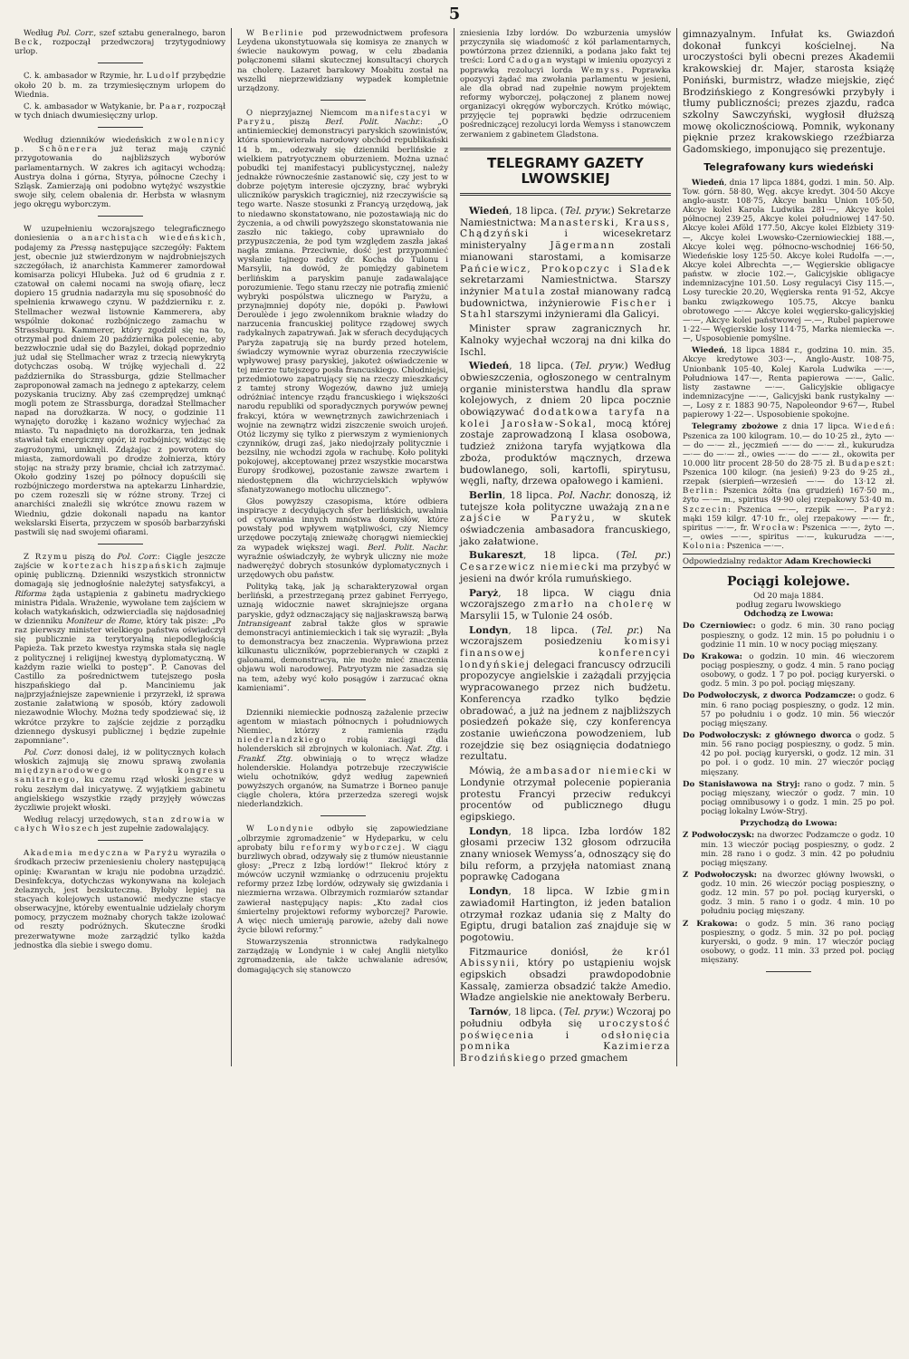5
Według Pol. Corr., szef sztabu generalnego, baron Beck, rozpoczął przedwczoraj trzytygodniowy urlop.
C. k. ambasador w Rzymie, hr. Ludolf przybędzie około 20 b. m. za trzymiesięcznym urlopem do Wiednia.
C. k. ambasador w Watykanie, br. Paar, rozpoczął w tych dniach dwumiesięczny urlop.
Według dzienników wiedeńskich zwolennicy p. Schönerera już teraz mają czynić przygotowania do najbliższych wyborów parlamentarnych. W zakres ich agitacyi wchodzą: Austrya dolna i górna, Styrya, północne Czechy i Szląsk. Zamierzają oni podobno wytężyć wszystkie swoje siły, celem obalenia dr. Herbsta w własnym jego okręgu wyborczym.
W uzupełnieniu wczorajszego telegraficznego doniesienia o anarchistach wiedeńskich, podajemy za Pressą następujące szczegóły: Faktem jest, obecnie już stwierdzonym w najdrobniejszych szczegółach, iż anarchista Kammerer zamordował komisarza policyi Hlubeka. Już od 6 grudnia z r. czatował on całemi nocami na swoją ofiarę, lecz dopiero 15 grudnia nadarzyła mu się sposobność do spełnienia krwawego czynu. W październiku r. z. Stellmacher wezwał listownie Kammerera, aby wspólnie dokonać rozbójniczego zamachu w Strassburgu. Kammerer, który zgodził się na to, otrzymał pod dniem 20 października polecenie, aby bezzwłocznie udał się do Bazylei, dokąd poprzednio już udał się Stellmacher wraz z trzecią niewykrytą dotychczas osobą. W trójkę wyjechali d. 22 października do Strassburga, gdzie Stellmacher zaproponował zamach na jednego z aptekarzy, celem pozyskania trucizny. Aby zaś czemprędzej umknąć mogli potem ze Strassburga, doradzał Stellmacher napad na dorożkarza. W nocy, o godzinie 11 wynajęto dorożkę i kazano woźnicy wyjechać za miasto. Tu napadnięto na dorożkarza, ten jednak stawiał tak energiczny opór, iż rozbójnicy, widząc się zagrożonymi, umknęli. Zdążając z powrotem do miasta, zamordowali po drodze żołnierza, który stojąc na straży przy bramie, chciał ich zatrzymać. Około godziny 1szej po północy dopuścili się rozbójniczego morderstwa na aptekarzu Linhardzie, po czem rozeszli się w różne strony. Trzej ci anarchiści znaleźli się wkrótce znowu razem w Wiedniu, gdzie dokonali napadu na kantor wekslarski Eiserta, przyczem w sposób barbarzyński pastwili się nad swojemi ofiarami.
Z Rzymu piszą do Pol. Corr.: Ciągle jeszcze zajście w kortezach hiszpańskich zajmuje opinię publiczną. Dzienniki wszystkich stronnictw domagają się jednogłośnie należytej satysfakcyi, a Riforma żąda ustąpienia z gabinetu madryckiego ministra Pidala. Wrażenie, wywołane tem zajściem w kołach watykańskich, odzwierciadla się najdosadniej w dzienniku Moniteur de Rome, który tak pisze: „Po raz pierwszy minister wielkiego państwa oświadczył się publicznie za terytoryalną niepodległością Papieża. Tak przeto kwestya rzymska stała się nagle z politycznej i religijnej kwestyą dyplomatyczną. W każdym razie wielki to postęp“. P. Canovas del Castillo za pośrednictwem tutejszego posła hiszpańskiego dał p. Manciniemu jak najprzyjaźniejsze zapewnienie i przyrzekł, iż sprawa zostanie załatwioną w sposób, który zadowoli niezawodnie Włochy. Można tedy spodziewać się, iż wkrótce przykre to zajście zejdzie z porządku dziennego dyskusyi publicznej i będzie zupełnie zapomniane“.
Pol. Corr. donosi dalej, iż w politycznych kołach włoskich zajmują się znowu sprawą zwołania międzynarodowego kongresu sanitarnego, ku czemu rząd włoski jeszcze w roku zeszłym dał inicyatywę. Z wyjątkiem gabinetu angielskiego wszystkie rządy przyjęły wówczas życzliwie projekt włoski.
Według relacyj urzędowych, stan zdrowia w całych Włoszech jest zupełnie zadowalający.
Akademia medyczna w Paryżu wyraziła o środkach przeciw przeniesieniu cholery następującą opinię: Kwarantan w kraju nie podobna urządzić. Desinfekcya, dotychczas wykonywana na kolejach żelaznych, jest bezskuteczną. Byłoby lepiej na stacyach kolejowych ustanowić medyczne stacye obserwacyjne, któreby ewentualnie udzielały chorym pomocy, przyczem możnaby chorych także izolować od reszty podróżnych. Skuteczne środki prezerwatywne może zarządzić tylko każda jednostka dla siebie i swego domu.
W Berlinie pod przewodnictwem profesora Leydena ukonstytuowała się komisya ze znanych w świecie naukowym powag, w celu zbadania połączonemi siłami skutecznej konsultacyi chorych na cholerę. Lazaret barakowy Moabitu został na wszelki nieprzewidziany wypadek kompletnie urządzony.
O nieprzyjaznej Niemcom manifestacyi w Paryżu, piszą Berl. Polit. Nachr.: „O antiniemieckiej demonstracyi paryskich szowinistów, która sponiewierała narodowy obchód republikański 14 b. m., odezwały się dzienniki berlińskie z wielkiem patryotycznem oburzeniem. Można uznać pobudki tej manifestacyi publicystycznej, należy jednakże równocześnie zastanowić się, czy jest to w dobrze pojętym interesie ojczyzny, brać wybryki uliczników paryskich tragiczniej, niż rzeczywiście są tego warte. Nasze stosunki z Francyą urzędową, jak to niedawno skonstatowano, nie pozostawiają nic do życzenia, a od chwili powyższego skonstatowania nie zaszło nic takiego, coby uprawniało do przypuszczenia, że pod tym względem zaszła jakaś nagła zmiana. Przeciwnie, dość jest przypomnieć wysłanie tajnego radcy dr. Kocha do Tulonu i Marsylii, na dowód, że pomiędzy gabinetem berlińskim a paryskim panuje zadawalające porozumienie. Tego stanu rzeczy nie potrafią zmienić wybryki pospólstwa ulicznego w Paryżu, a przynajmniej dopóty nie, dopóki p. Pawłowi Deroulède i jego zwolennikom braknie władzy do narzucenia francuskiej polityce rządowej swych radykalnych zapatrywań. Jak w sferach decydujących Paryża zapatrują się na burdy przed hotelem, świadczy wymownie wyraz oburzenia rzeczywiście wpływowej prasy paryskiej, jakoteż oświadczenie w tej mierze tutejszego posła francuskiego. Chłodniejsi, przedmiotowo zapatrujący się na rzeczy mieszkańcy z tamtej strony Wogezów, dawno już umieją odróżniać intencye rządu francuskiego i większości narodu republiki od sporadycznych porywów pewnej frakcyi, która w wewnętrznych zawichrzeniach i wojnie na zewnątrz widzi ziszczenie swoich urojeń. Otóż liczymy się tylko z pierwszym z wymienionych czynników, drugi zaś, jako niedojrzały politycznie i bezsilny, nie wchodzi zgoła w rachubę. Koło polityki pokojowej, akceptowanej przez wszystkie mocarstwa Europy środkowej, pozostanie zawsze zwartem i niedostępnem dla wichrzycielskich wpływów sfanatyzowanego motłochu ulicznego“.
Głos powyższy czasopisma, które odbiera inspiracye z decydujących sfer berlińskich, uwalnia od cytowania innych mnóstwa domysłów, które powstały pod wpływem wątpliwości, czy Niemcy urzędowe poczytają znieważę chorągwi niemieckiej za wypadek większej wagi. Berl. Polit. Nachr. wyraźnie oświadczyły, że wybryk uliczny nie może nadwerężyć dobrych stosunków dyplomatycznych i urzędowych obu państw.
Polityką taką, jak ją scharakteryzował organ berliński, a przestrzeganą przez gabinet Ferryego, uznają widocznie nawet skrajniejsze organa paryskie, gdyż odznaczający się najjaskrawszą barwą Intransigeant zabrał także głos w sprawie demonstracyi antiniemieckich i tak się wyraził: „Była to demonstracya bez znaczenia. Wyprawiona przez kilkunastu uliczników, poprzebieranych w czapki z galonami, demonstracya, nie może mieć znaczenia objawu woli narodowej. Patryotyzm nie zasadza się na tem, ażeby wyć koło posągów i zarzucać okna kamieniami“.
Dzienniki niemieckie podnoszą zażalenie przeciw agentom w miastach północnych i południowych Niemiec, którzy z ramienia rządu niederlandzkiego robią zaciągi dla holenderskich sił zbrojnych w koloniach. Nat. Ztg. i Frankf. Ztg. obwiniają o to wręcz władze holenderskie. Holandya potrzebuje rzeczywiście wielu ochotników, gdyż według zapewnień powyższych organów, na Sumatrze i Borneo panuje ciągle cholera, która przerzedza szeregi wojsk niederlandzkich.
W Londynie odbyło się zapowiedziane „olbrzymie zgromadzenie“ w Hydeparku, w celu aprobaty bilu reformy wyborczej. W ciągu burzliwych obrad, odzywały się z tłumów nieustannie głosy: „Precz z Izbą lordów!“ Ilekroć który z mówców uczynił wzmiankę o odrzuceniu projektu reformy przez Izbę lordów, odzywały się gwizdania i niezmierna wrzawa. Olbrzymich rozmiarów sztandar zawierał następujący napis: „Kto zadał cios śmiertelny projektowi reformy wyborczej? Parowie. A więc niech umierają parowie, ażeby dali nowe życie bilowi reformy.“
Stowarzyszenia stronnictwa radykalnego zarządzają w Londynie i w całej Anglii nietylko zgromadzenia, ale także uchwalanie adresów, domagających się stanowczo
zniesienia Izby lordów. Do wzburzenia umysłów przyczyniła się wiadomość z kół parlamentarnych, powtórzona przez dzienniki, a podana jako fakt tej treści: Lord Cadogan wystąpi w imieniu opozycyi z poprawką rezolucyi lorda Wemyss. Poprawka opozycyi żądać ma zwołania parlamentu w jesieni, ale dla obrad nad zupełnie nowym projektem reformy wyborczej, połączonej z planem nowej organizacyi okręgów wyborczych. Krótko mówiąc, przyjęcie tej poprawki będzie odrzuceniem pośredniczącej rezolucyi lorda Wemyss i stanowczem zerwaniem z gabinetem Gladstona.
TELEGRAMY GAZETY LWOWSKIEJ
Wiedeń, 18 lipca. (Tel. pryw.) Sekretarze Namiestnictwa: Manasterski, Krauss, Chądzyński i wicesekretarz ministeryalny Jägermann zostali mianowani starostami, a komisarze Pańciewicz, Prokopczyc i Sladek sekretarzami Namiestnictwa. Starszy inżynier Matula został mianowany radcą budownictwa, inżynierowie Fischer i Stahl starszymi inżynierami dla Galicyi.
Minister spraw zagranicznych hr. Kalnoky wyjechał wczoraj na dni kilka do Ischl.
Wiedeń, 18 lipca. (Tel. pryw.) Według obwieszczenia, ogłoszonego w centralnym organie ministerstwa handlu dla spraw kolejowych, z dniem 20 lipca pocznie obowiązywać dodatkowa taryfa na kolei Jarosław-Sokal, mocą której zostaje zaprowadzoną I klasa osobowa, tudzież zniżona taryfa wyjątkowa dla zboża, produktów mącznych, drzewa budowlanego, soli, kartofli, spirytusu, węgli, nafty, drzewa opałowego i kamieni.
Berlin, 18 lipca. Pol. Nachr. donoszą, iż tutejsze koła polityczne uważają znane zajście w Paryżu, w skutek oświadczenia ambasadora francuskiego, jako załatwione.
Bukareszt, 18 lipca. (Tel. pr.) Cesarzewicz niemiecki ma przybyć w jesieni na dwór króla rumuńskiego.
Paryż, 18 lipca. W ciągu dnia wczorajszego zmarło na cholerę w Marsylii 15, w Tulonie 24 osób.
Londyn, 18 lipca. (Tel. pr.) Na wczorajszem posiedzeniu komisyi finansowej konferencyi londyńskiej delegaci francuscy odrzucili propozycye angielskie i zażądali przyjęcia wypracowanego przez nich budżetu. Konferencya rzadko tylko będzie obradować, a już na jednem z najbliższych posiedzeń pokaże się, czy konferencya zostanie uwieńczona powodzeniem, lub rozejdzie się bez osiągnięcia dodatniego rezultatu.
Mówią, że ambasador niemiecki w Londynie otrzymał polecenie popierania protestu Francyi przeciw redukcyi procentów od publicznego długu egipskiego.
Londyn, 18 lipca. Izba lordów 182 głosami przeciw 132 głosom odrzuciła znany wniosek Wemyss’a, odnoszący się do bilu reform, a przyjęła natomiast znaną poprawkę Cadogana
Londyn, 18 lipca. W Izbie gmin zawiadomił Hartington, iż jeden batalion otrzymał rozkaz udania się z Malty do Egiptu, drugi batalion zaś znajduje się w pogotowiu.
Fitzmaurice doniósł, że król Abissynii, który po ustąpieniu wojsk egipskich obsadzi prawdopodobnie Kassalę, zamierza obsadzić także Amedio. Władze angielskie nie anektowały Berberu.
Tarnów, 18 lipca. (Tel. pryw.) Wczoraj po południu odbyła się uroczystość poświęcenia i odsłonięcia pomnika Kazimierza Brodzińskiego przed gmachem
gimnazyalnym. Infułat ks. Gwiazdoń dokonał funkcyi kościelnej. Na uroczystości byli obecni prezes Akademii krakowskiej dr. Majer, starosta książę Poniński, burmistrz, władze miejskie, zięć Brodzińskiego z Kongresówki przybyły i tłumy publiczności; prezes zjazdu, radca szkolny Sawczyński, wygłosił dłuższą mowę okolicznościową. Pomnik, wykonany pięknie przez krakowskiego rzeźbiarza Gadomskiego, imponująco się prezentuje.
Telegrafowany kurs wiedeński
Wiedeń, dnia 17 lipca 1884, godzi. 1 min. 50. Alp. Tow. górn. 58·80, Węg. akcye kredyt. 304·50 Akcye anglo-austr. 108·75, Akcye banku Union 105·50, Akcye kolei Karola Ludwika 281·—, Akcye kolei północnej 239·25, Akcye kolei południowej 147·50. Akcye kolei Aföld 177.50, Akcye kolei Elżbiety 319·—, Akcye kolei Lwowsko-Czerniowieckiej 188.—, Akcye kolei węg. północno-wschodniej 166·50, Wiedeńskie losy 125·50. Akcye kolei Rudolfa —.—, Akcye kolei Albrechta —,— Węgierskie obligacye państw. w złocie 102.—, Galicyjskie obligacye indemnizacyjne 101.50. Losy regulacyi Cisy 115.—, Losy tureckie 20.20, Węgierska renta 91·52, Akcye banku związkowego 105.75, Akcye banku obrotowego —·— Akcye kolei węgiersko-galicyjskiej —·—, Akcye kolei państwowej —.—, Rubel papierowe 1·22·— Węgierskie losy 114·75, Marka niemiecka —.—, Usposobienie pomyślne.
Wiedeń, 18 lipca 1884 r., godzina 10. min. 35. Akcye kredytowe 303·—, Anglo-Austr. 108·75, Unionbank 105·40, Kolej Karola Ludwika —·—, Południowa 147·—, Renta papierowa —·—, Galic. listy zastawne —·—. Galicyjskie obligacye indemnizacyjne —·—, Galicyjski bank rustykalny —·—, Losy z r. 1883 90·75, Napoleondor 9·67—, Rubel papierowy 1·22—. Usposobienie spokojne.
Telegramy zbożowe z dnia 17 lipca. Wiedeń: Pszenica za 100 kilogram. 10.— do 10·25 zł., żyto —·— do —·— zł., jęczmień —·— do —·— zł., kukurudza —·— do —·— zł., owies —·— do —·— zł., okowita per 10.000 litr procent 28·50 do 28·75 zł. Budapeszt: Pszenica 100 kilogr. (na jesień) 9·23 do 9·25 zł., rzepak (sierpień—wrzesień —·— do 13·12 zł. Berlin: Pszenica żółta (na grudzień) 167·50 m., żyto —·— m., spiritus 49·90 olej rzepakowy 53·40 m. Szczecin: Pszenica —·—, rzepik —·—. Paryż: mąki 159 kilgr. 47·10 fr., olej rzepakowy —·— fr., spiritus —·—, fr. Wrocław: Pszenica —·—, żyto —.—, owies —·—, spiritus —·—, kukurudza —·—, Kolonia: Pszenica —·—.
Odpowiedzialny redaktor Adam Krechowiecki
Pociągi kolejowe.
Od 20 maja 1884.
podług zegaru lwowskiego
Odchodzą ze Lwowa:
Do Czerniowiec: o godz. 6 min. 30 rano pociąg pospieszny, o godz. 12 min. 15 po południu i o godzinie 11 min. 10 w nocy pociąg mięszany.
Do Krakowa: o godzin. 10 min. 46 wieczorem pociąg pospieszny, o godz. 4 min. 5 rano pociąg osobowy, o godz. 1 7 po poł. pociąg kuryerski. o godz. 5 min. 3 po poł. pociąg mięszany.
Do Podwołoczysk, z dworca Podzamcze: o godz. 6 min. 6 rano pociąg pospieszny, o godz. 12 min. 57 po południu i o godz. 10 min. 56 wieczór pociąg mięszany.
Do Podwołoczysk: z głównego dworca o godz. 5 min. 56 rano pociąg pospieszny, o godz. 5 min. 42 po poł. pociąg kuryerski, o godz. 12 min. 31 po poł. i o godz. 10 min. 27 wieczór pociąg mięszany.
Do Stanisławowa na Stryj: rano o godz. 7 min. 5 pociąg mięszany, wieczór o godz. 7 min. 10 pociąg omnibusowy i o godz. 1 min. 25 po poł. pociąg lokalny Lwów-Stryj.
Przychodzą do Lwowa:
Z Podwołoczysk: na dworzec Podzamcze o godz. 10 min. 13 wieczór pociąg pospieszny, o godz. 2 min. 28 rano i o godz. 3 min. 42 po południu pociąg mięszany.
Z Podwołoczysk: na dworzec główny lwowski, o godz. 10 min. 26 wieczór pociąg pospieszny, o godz. 12 min. 57 po poł. pociąg kuryerski, o godz. 3 min. 5 rano i o godz. 4 min. 10 po południu pociąg mięszany.
Z Krakowa: o godz. 5 min. 36 rano pociąg pospieszny, o godz. 5 min. 32 po poł. pociąg kuryerski, o godz. 9 min. 17 wieczór pociąg osobowy, o godz. 11 min. 33 przed poł. pociąg mięszany.